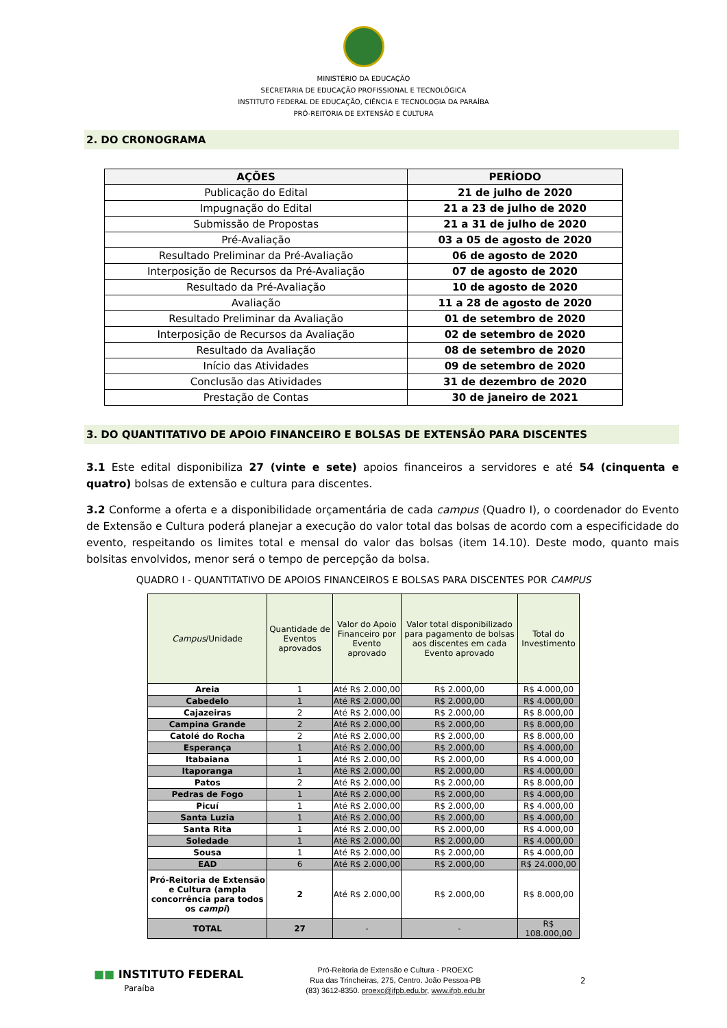MINISTÉRIO DA EDUCAÇÃO
SECRETARIA DE EDUCAÇÃO PROFISSIONAL E TECNOLÓGICA
INSTITUTO FEDERAL DE EDUCAÇÃO, CIÊNCIA E TECNOLOGIA DA PARAÍBA
PRÓ-REITORIA DE EXTENSÃO E CULTURA
2. DO CRONOGRAMA
| AÇÕES | PERÍODO |
| --- | --- |
| Publicação do Edital | 21 de julho de 2020 |
| Impugnação do Edital | 21 a 23 de julho de 2020 |
| Submissão de Propostas | 21 a 31 de julho de 2020 |
| Pré-Avaliação | 03 a 05 de agosto de 2020 |
| Resultado Preliminar da Pré-Avaliação | 06 de agosto de 2020 |
| Interposição de Recursos da Pré-Avaliação | 07 de agosto de 2020 |
| Resultado da Pré-Avaliação | 10 de agosto de 2020 |
| Avaliação | 11 a 28 de agosto de 2020 |
| Resultado Preliminar da Avaliação | 01 de setembro de 2020 |
| Interposição de Recursos da Avaliação | 02 de setembro de 2020 |
| Resultado da Avaliação | 08 de setembro de 2020 |
| Início das Atividades | 09 de setembro de 2020 |
| Conclusão das Atividades | 31 de dezembro de 2020 |
| Prestação de Contas | 30 de janeiro de 2021 |
3. DO QUANTITATIVO DE APOIO FINANCEIRO E BOLSAS DE EXTENSÃO PARA DISCENTES
3.1 Este edital disponibiliza 27 (vinte e sete) apoios financeiros a servidores e até 54 (cinquenta e quatro) bolsas de extensão e cultura para discentes.
3.2 Conforme a oferta e a disponibilidade orçamentária de cada campus (Quadro I), o coordenador do Evento de Extensão e Cultura poderá planejar a execução do valor total das bolsas de acordo com a especificidade do evento, respeitando os limites total e mensal do valor das bolsas (item 14.10). Deste modo, quanto mais bolsitas envolvidos, menor será o tempo de percepção da bolsa.
QUADRO I - QUANTITATIVO DE APOIOS FINANCEIROS E BOLSAS PARA DISCENTES POR CAMPUS
| Campus /Unidade | Quantidade de Eventos aprovados | Valor do Apoio Financeiro por Evento aprovado | Valor total disponibilizado para pagamento de bolsas aos discentes em cada Evento aprovado | Total do Investimento |
| --- | --- | --- | --- | --- |
| Areia | 1 | Até R$ 2.000,00 | R$ 2.000,00 | R$ 4.000,00 |
| Cabedelo | 1 | Até R$ 2.000,00 | R$ 2.000,00 | R$ 4.000,00 |
| Cajazeiras | 2 | Até R$ 2.000,00 | R$ 2.000,00 | R$ 8.000,00 |
| Campina Grande | 2 | Até R$ 2.000,00 | R$ 2.000,00 | R$ 8.000,00 |
| Catolé do Rocha | 2 | Até R$ 2.000,00 | R$ 2.000,00 | R$ 8.000,00 |
| Esperança | 1 | Até R$ 2.000,00 | R$ 2.000,00 | R$ 4.000,00 |
| Itabaiana | 1 | Até R$ 2.000,00 | R$ 2.000,00 | R$ 4.000,00 |
| Itaporanga | 1 | Até R$ 2.000,00 | R$ 2.000,00 | R$ 4.000,00 |
| Patos | 2 | Até R$ 2.000,00 | R$ 2.000,00 | R$ 8.000,00 |
| Pedras de Fogo | 1 | Até R$ 2.000,00 | R$ 2.000,00 | R$ 4.000,00 |
| Picuí | 1 | Até R$ 2.000,00 | R$ 2.000,00 | R$ 4.000,00 |
| Santa Luzia | 1 | Até R$ 2.000,00 | R$ 2.000,00 | R$ 4.000,00 |
| Santa Rita | 1 | Até R$ 2.000,00 | R$ 2.000,00 | R$ 4.000,00 |
| Soledade | 1 | Até R$ 2.000,00 | R$ 2.000,00 | R$ 4.000,00 |
| Sousa | 1 | Até R$ 2.000,00 | R$ 2.000,00 | R$ 4.000,00 |
| EAD | 6 | Até R$ 2.000,00 | R$ 2.000,00 | R$ 24.000,00 |
| Pró-Reitoria de Extensão e Cultura (ampla concorrência para todos os campi ) | 2 | Até R$ 2.000,00 | R$ 2.000,00 | R$ 8.000,00 |
| TOTAL | 27 | - | - | R$ 108.000,00 |
■■ INSTITUTO FEDERAL
Paraíba
Pró-Reitoria de Extensão e Cultura - PROEXC
Rua das Trincheiras, 275, Centro. João Pessoa-PB
(83) 3612-8350. proexc@ifpb.edu.br, www.ifpb.edu.br
2